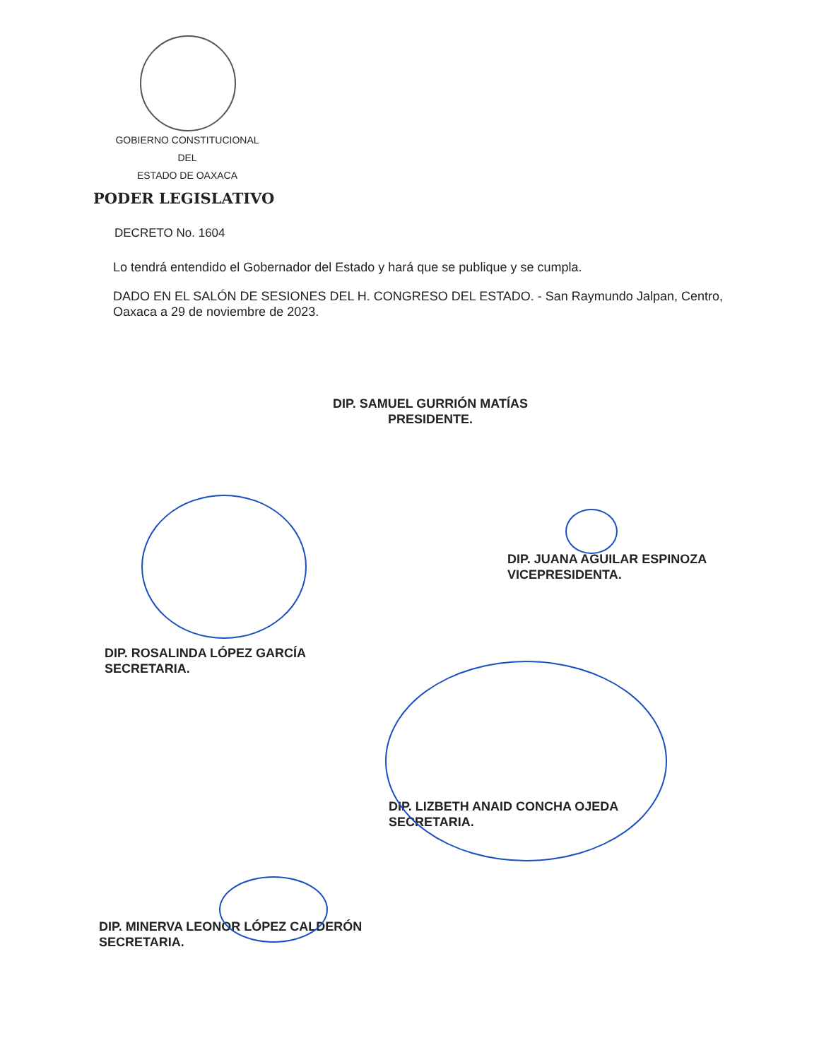GOBIERNO CONSTITUCIONAL
DEL
ESTADO DE OAXACA
PODER LEGISLATIVO
DECRETO No. 1604
Lo tendrá entendido el Gobernador del Estado y hará que se publique y se cumpla.
DADO EN EL SALÓN DE SESIONES DEL H. CONGRESO DEL ESTADO. - San Raymundo Jalpan, Centro, Oaxaca a 29 de noviembre de 2023.
DIP. SAMUEL GURRIÓN MATÍAS
PRESIDENTE.
DIP. JUANA AGUILAR ESPINOZA
VICEPRESIDENTA.
DIP. ROSALINDA LÓPEZ GARCÍA
SECRETARIA.
DIP. LIZBETH ANAID CONCHA OJEDA
SECRETARIA.
DIP. MINERVA LEONOR LÓPEZ CALDERÓN
SECRETARIA.